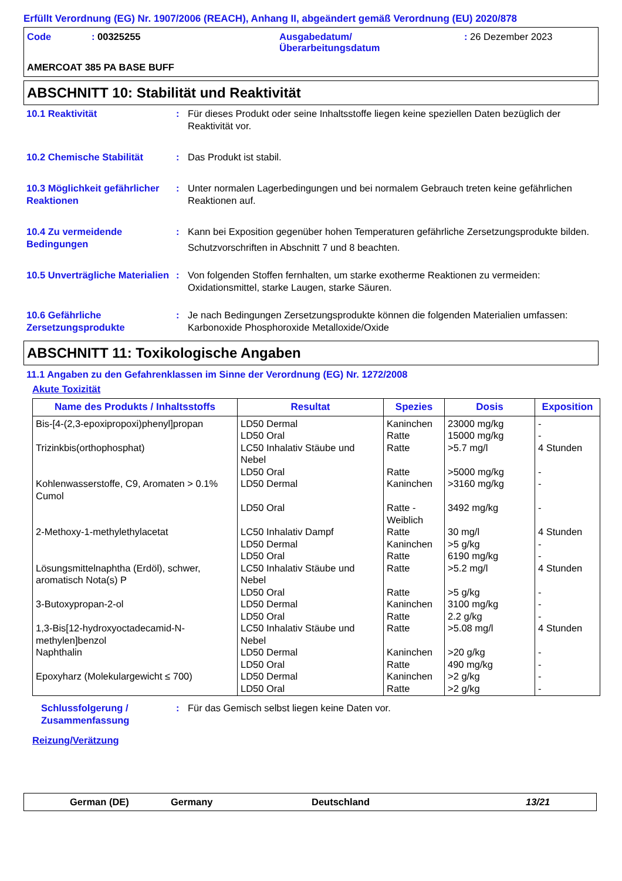Erfüllt Verordnung (EG) Nr. 1907/2006 (REACH), Anhang II, abgeändert gemäß Verordnung (EU) 2020/878
Code
: 00325255
Ausgabedatum/
Überarbeitungsdatum
: 26 Dezember 2023
AMERCOAT 385 PA BASE BUFF
ABSCHNITT 10: Stabilität und Reaktivität
10.1 Reaktivität
:
Für dieses Produkt oder seine Inhaltsstoffe liegen keine speziellen Daten bezüglich der Reaktivität vor.
10.2 Chemische Stabilität
:
Das Produkt ist stabil.
10.3 Möglichkeit gefährlicher Reaktionen
:
Unter normalen Lagerbedingungen und bei normalem Gebrauch treten keine gefährlichen Reaktionen auf.
10.4 Zu vermeidende Bedingungen
:
Kann bei Exposition gegenüber hohen Temperaturen gefährliche Zersetzungsprodukte bilden.
Schutzvorschriften in Abschnitt 7 und 8 beachten.
10.5 Unverträgliche Materialien
:
Von folgenden Stoffen fernhalten, um starke exotherme Reaktionen zu vermeiden: Oxidationsmittel, starke Laugen, starke Säuren.
10.6 Gefährliche Zersetzungsprodukte
:
Je nach Bedingungen Zersetzungsprodukte können die folgenden Materialien umfassen: Karbonoxide Phosphoroxide Metalloxide/Oxide
ABSCHNITT 11: Toxikologische Angaben
11.1 Angaben zu den Gefahrenklassen im Sinne der Verordnung (EG) Nr. 1272/2008
Akute Toxizität
| Name des Produkts / Inhaltsstoffs | Resultat | Spezies | Dosis | Exposition |
| --- | --- | --- | --- | --- |
| Bis-[4-(2,3-epoxipropoxi)phenyl]propan Trizinkbis(orthophosphat) Kohlenwasserstoffe, C9, Aromaten > 0.1% Cumol 2-Methoxy-1-methylethylacetat Lösungsmittelnaphtha (Erdöl), schwer, aromatisch Nota(s) P 3-Butoxypropan-2-ol 1,3-Bis[12-hydroxyoctadecamid-N-methylen]benzol Naphthalin Epoxyharz (Molekulargewicht ≤ 700) | LD50 Dermal LD50 Oral LC50 Inhalativ Stäube und Nebel LD50 Oral LD50 Dermal LD50 Oral LC50 Inhalativ Dampf LD50 Dermal LD50 Oral LC50 Inhalativ Stäube und Nebel LD50 Oral LD50 Dermal LD50 Oral LC50 Inhalativ Stäube und Nebel LD50 Dermal LD50 Oral LD50 Dermal LD50 Oral | Kaninchen Ratte Ratte Ratte Kaninchen Ratte - Weiblich Ratte Kaninchen Ratte Ratte Ratte Kaninchen Ratte Ratte Kaninchen Ratte Kaninchen Ratte | 23000 mg/kg 15000 mg/kg >5.7 mg/l >5000 mg/kg >3160 mg/kg 3492 mg/kg 30 mg/l >5 g/kg 6190 mg/kg >5.2 mg/l >5 g/kg 3100 mg/kg 2.2 g/kg >5.08 mg/l >20 g/kg 490 mg/kg >2 g/kg >2 g/kg | - - 4 Stunden - - - 4 Stunden - - 4 Stunden - - - 4 Stunden - - - - |
Schlussfolgerung / Zusammenfassung
:
Für das Gemisch selbst liegen keine Daten vor.
Reizung/Verätzung
German (DE)
Germany
Deutschland
13/21